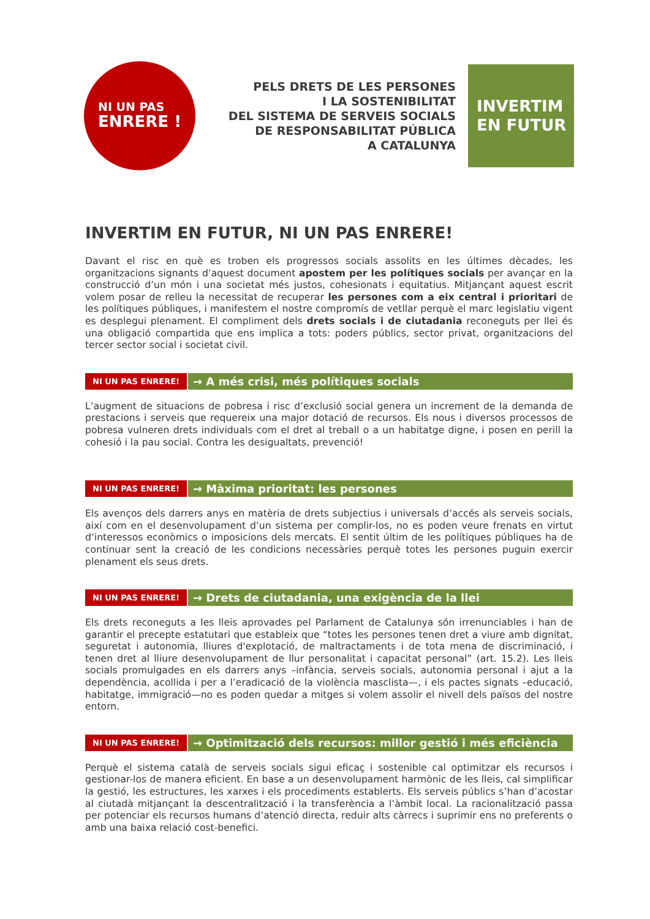NI UN PAS
ENRERE !
PELS DRETS DE LES PERSONES
I LA SOSTENIBILITAT
DEL SISTEMA DE SERVEIS SOCIALS
DE RESPONSABILITAT PÚBLICA
A CATALUNYA
INVERTIM
EN FUTUR
INVERTIM EN FUTUR, NI UN PAS ENRERE!
Davant el risc en què es troben els progressos socials assolits en les últimes dècades, les organitzacions signants d’aquest document apostem per les polítiques socials per avançar en la construcció d’un món i una societat més justos, cohesionats i equitatius. Mitjançant aquest escrit volem posar de relleu la necessitat de recuperar les persones com a eix central i prioritari de les polítiques públiques, i manifestem el nostre compromís de vetllar perquè el marc legislatiu vigent es desplegui plenament. El compliment dels drets socials i de ciutadania reconeguts per llei és una obligació compartida que ens implica a tots: poders públics, sector privat, organitzacions del tercer sector social i societat civil.
NI UN PAS ENRERE!
→ A més crisi, més polítiques socials
L’augment de situacions de pobresa i risc d’exclusió social genera un increment de la demanda de prestacions i serveis que requereix una major dotació de recursos. Els nous i diversos processos de pobresa vulneren drets individuals com el dret al treball o a un habitatge digne, i posen en perill la cohesió i la pau social. Contra les desigualtats, prevenció!
NI UN PAS ENRERE!
→ Màxima prioritat: les persones
Els avenços dels darrers anys en matèria de drets subjectius i universals d’accés als serveis socials, així com en el desenvolupament d’un sistema per complir-los, no es poden veure frenats en virtut d’interessos econòmics o imposicions dels mercats. El sentit últim de les polítiques públiques ha de continuar sent la creació de les condicions necessàries perquè totes les persones puguin exercir plenament els seus drets.
NI UN PAS ENRERE!
→ Drets de ciutadania, una exigència de la llei
Els drets reconeguts a les lleis aprovades pel Parlament de Catalunya són irrenunciables i han de garantir el precepte estatutari que estableix que “totes les persones tenen dret a viure amb dignitat, seguretat i autonomia, lliures d'explotació, de maltractaments i de tota mena de discriminació, i tenen dret al lliure desenvolupament de llur personalitat i capacitat personal” (art. 15.2). Les lleis socials promulgades en els darrers anys –infància, serveis socials, autonomia personal i ajut a la dependència, acollida i per a l’eradicació de la violència masclista—, i els pactes signats –educació, habitatge, immigració—no es poden quedar a mitges si volem assolir el nivell dels països del nostre entorn.
NI UN PAS ENRERE!
→ Optimització dels recursos: millor gestió i més eficiència
Perquè el sistema català de serveis socials sigui eficaç i sostenible cal optimitzar els recursos i gestionar-los de manera eficient. En base a un desenvolupament harmònic de les lleis, cal simplificar la gestió, les estructures, les xarxes i els procediments establerts. Els serveis públics s’han d’acostar al ciutadà mitjançant la descentralització i la transferència a l’àmbit local. La racionalització passa per potenciar els recursos humans d’atenció directa, reduir alts càrrecs i suprimir ens no preferents o amb una baixa relació cost-benefici.